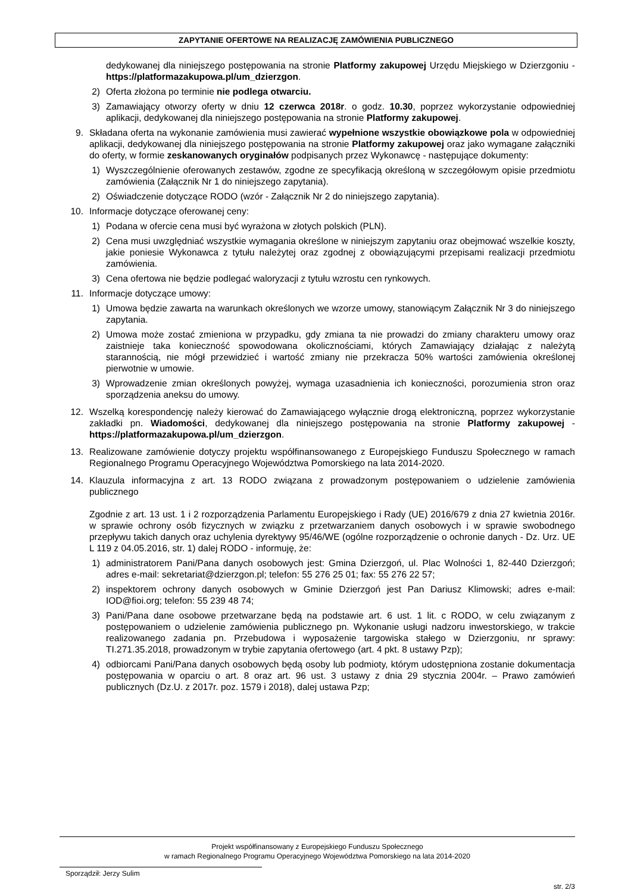ZAPYTANIE OFERTOWE NA REALIZACJĘ ZAMÓWIENIA PUBLICZNEGO
dedykowanej dla niniejszego postępowania na stronie Platformy zakupowej Urzędu Miejskiego w Dzierzgoniu - https://platformazakupowa.pl/um_dzierzgon.
2) Oferta złożona po terminie nie podlega otwarciu.
3) Zamawiający otworzy oferty w dniu 12 czerwca 2018r. o godz. 10.30, poprzez wykorzystanie odpowiedniej aplikacji, dedykowanej dla niniejszego postępowania na stronie Platformy zakupowej.
9. Składana oferta na wykonanie zamówienia musi zawierać wypełnione wszystkie obowiązkowe pola w odpowiedniej aplikacji, dedykowanej dla niniejszego postępowania na stronie Platformy zakupowej oraz jako wymagane załączniki do oferty, w formie zeskanowanych oryginałów podpisanych przez Wykonawcę - następujące dokumenty:
1) Wyszczególnienie oferowanych zestawów, zgodne ze specyfikacją określoną w szczegółowym opisie przedmiotu zamówienia (Załącznik Nr 1 do niniejszego zapytania).
2) Oświadczenie dotyczące RODO (wzór - Załącznik Nr 2 do niniejszego zapytania).
10. Informacje dotyczące oferowanej ceny:
1) Podana w ofercie cena musi być wyrażona w złotych polskich (PLN).
2) Cena musi uwzględniać wszystkie wymagania określone w niniejszym zapytaniu oraz obejmować wszelkie koszty, jakie poniesie Wykonawca z tytułu należytej oraz zgodnej z obowiązującymi przepisami realizacji przedmiotu zamówienia.
3) Cena ofertowa nie będzie podlegać waloryzacji z tytułu wzrostu cen rynkowych.
11. Informacje dotyczące umowy:
1) Umowa będzie zawarta na warunkach określonych we wzorze umowy, stanowiącym Załącznik Nr 3 do niniejszego zapytania.
2) Umowa może zostać zmieniona w przypadku, gdy zmiana ta nie prowadzi do zmiany charakteru umowy oraz zaistnieje taka konieczność spowodowana okolicznościami, których Zamawiający działając z należytą starannością, nie mógł przewidzieć i wartość zmiany nie przekracza 50% wartości zamówienia określonej pierwotnie w umowie.
3) Wprowadzenie zmian określonych powyżej, wymaga uzasadnienia ich konieczności, porozumienia stron oraz sporządzenia aneksu do umowy.
12. Wszelką korespondencję należy kierować do Zamawiającego wyłącznie drogą elektroniczną, poprzez wykorzystanie zakładki pn. Wiadomości, dedykowanej dla niniejszego postępowania na stronie Platformy zakupowej - https://platformazakupowa.pl/um_dzierzgon.
13. Realizowane zamówienie dotyczy projektu współfinansowanego z Europejskiego Funduszu Społecznego w ramach Regionalnego Programu Operacyjnego Województwa Pomorskiego na lata 2014-2020.
14. Klauzula informacyjna z art. 13 RODO związana z prowadzonym postępowaniem o udzielenie zamówienia publicznego
Zgodnie z art. 13 ust. 1 i 2 rozporządzenia Parlamentu Europejskiego i Rady (UE) 2016/679 z dnia 27 kwietnia 2016r. w sprawie ochrony osób fizycznych w związku z przetwarzaniem danych osobowych i w sprawie swobodnego przepływu takich danych oraz uchylenia dyrektywy 95/46/WE (ogólne rozporządzenie o ochronie danych - Dz. Urz. UE L 119 z 04.05.2016, str. 1) dalej RODO - informuję, że:
1) administratorem Pani/Pana danych osobowych jest: Gmina Dzierzgoń, ul. Plac Wolności 1, 82-440 Dzierzgoń; adres e-mail: sekretariat@dzierzgon.pl; telefon: 55 276 25 01; fax: 55 276 22 57;
2) inspektorem ochrony danych osobowych w Gminie Dzierzgoń jest Pan Dariusz Klimowski; adres e-mail: IOD@fioi.org; telefon: 55 239 48 74;
3) Pani/Pana dane osobowe przetwarzane będą na podstawie art. 6 ust. 1 lit. c RODO, w celu związanym z postępowaniem o udzielenie zamówienia publicznego pn. Wykonanie usługi nadzoru inwestorskiego, w trakcie realizowanego zadania pn. Przebudowa i wyposażenie targowiska stałego w Dzierzgoniu, nr sprawy: TI.271.35.2018, prowadzonym w trybie zapytania ofertowego (art. 4 pkt. 8 ustawy Pzp);
4) odbiorcami Pani/Pana danych osobowych będą osoby lub podmioty, którym udostępniona zostanie dokumentacja postępowania w oparciu o art. 8 oraz art. 96 ust. 3 ustawy z dnia 29 stycznia 2004r. – Prawo zamówień publicznych (Dz.U. z 2017r. poz. 1579 i 2018), dalej ustawa Pzp;
Projekt współfinansowany z Europejskiego Funduszu Społecznego
w ramach Regionalnego Programu Operacyjnego Województwa Pomorskiego na lata 2014-2020
Sporządził: Jerzy Sulim
str. 2/3